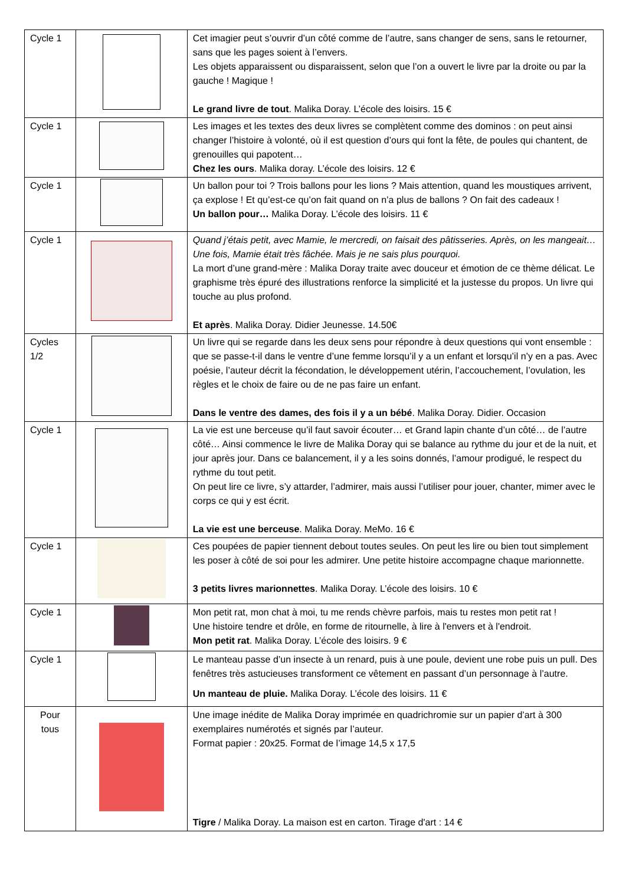| Cycle 1 | | Cet imagier peut s’ouvrir d’un côté comme de l’autre, sans changer de sens, sans le retourner, sans que les pages soient à l’envers. Les objets apparaissent ou disparaissent, selon que l’on a ouvert le livre par la droite ou par la gauche ! Magique ! Le grand livre de tout . Malika Doray. L’école des loisirs. 15 € |
| Cycle 1 | | Les images et les textes des deux livres se complètent comme des dominos : on peut ainsi changer l’histoire à volonté, où il est question d’ours qui font la fête, de poules qui chantent, de grenouilles qui papotent… Chez les ours . Malika doray. L’école des loisirs. 12 € |
| Cycle 1 | | Un ballon pour toi ? Trois ballons pour les lions ? Mais attention, quand les moustiques arrivent, ça explose ! Et qu’est-ce qu’on fait quand on n’a plus de ballons ? On fait des cadeaux ! Un ballon pour… Malika Doray. L’école des loisirs. 11 € |
| Cycle 1 | | Quand j’étais petit, avec Mamie, le mercredi, on faisait des pâtisseries. Après, on les mangeait… Une fois, Mamie était très fâchée. Mais je ne sais plus pourquoi. La mort d’une grand-mère : Malika Doray traite avec douceur et émotion de ce thème délicat. Le graphisme très épuré des illustrations renforce la simplicité et la justesse du propos. Un livre qui touche au plus profond. Et après . Malika Doray. Didier Jeunesse. 14.50€ |
| Cycles 1/2 | | Un livre qui se regarde dans les deux sens pour répondre à deux questions qui vont ensemble : que se passe-t-il dans le ventre d’une femme lorsqu’il y a un enfant et lorsqu’il n’y en a pas. Avec poésie, l’auteur décrit la fécondation, le développement utérin, l’accouchement, l’ovulation, les règles et le choix de faire ou de ne pas faire un enfant. Dans le ventre des dames, des fois il y a un bébé . Malika Doray. Didier. Occasion |
| Cycle 1 | | La vie est une berceuse qu’il faut savoir écouter… et Grand lapin chante d’un côté… de l’autre côté… Ainsi commence le livre de Malika Doray qui se balance au rythme du jour et de la nuit, et jour après jour. Dans ce balancement, il y a les soins donnés, l’amour prodigué, le respect du rythme du tout petit. On peut lire ce livre, s’y attarder, l’admirer, mais aussi l’utiliser pour jouer, chanter, mimer avec le corps ce qui y est écrit. La vie est une berceuse . Malika Doray. MeMo. 16 € |
| Cycle 1 | | Ces poupées de papier tiennent debout toutes seules. On peut les lire ou bien tout simplement les poser à côté de soi pour les admirer. Une petite histoire accompagne chaque marionnette. 3 petits livres marionnettes . Malika Doray. L’école des loisirs. 10 € |
| Cycle 1 | | Mon petit rat, mon chat à moi, tu me rends chèvre parfois, mais tu restes mon petit rat ! Une histoire tendre et drôle, en forme de ritournelle, à lire à l'envers et à l'endroit. Mon petit rat . Malika Doray. L’école des loisirs. 9 € |
| Cycle 1 | | Le manteau passe d’un insecte à un renard, puis à une poule, devient une robe puis un pull. Des fenêtres très astucieuses transforment ce vêtement en passant d’un personnage à l’autre. Un manteau de pluie. Malika Doray. L’école des loisirs. 11 € |
| Pour tous | | Une image inédite de Malika Doray imprimée en quadrichromie sur un papier d’art à 300 exemplaires numérotés et signés par l’auteur. Format papier : 20x25. Format de l’image 14,5 x 17,5 Tigre / Malika Doray. La maison est en carton. Tirage d'art : 14 € |